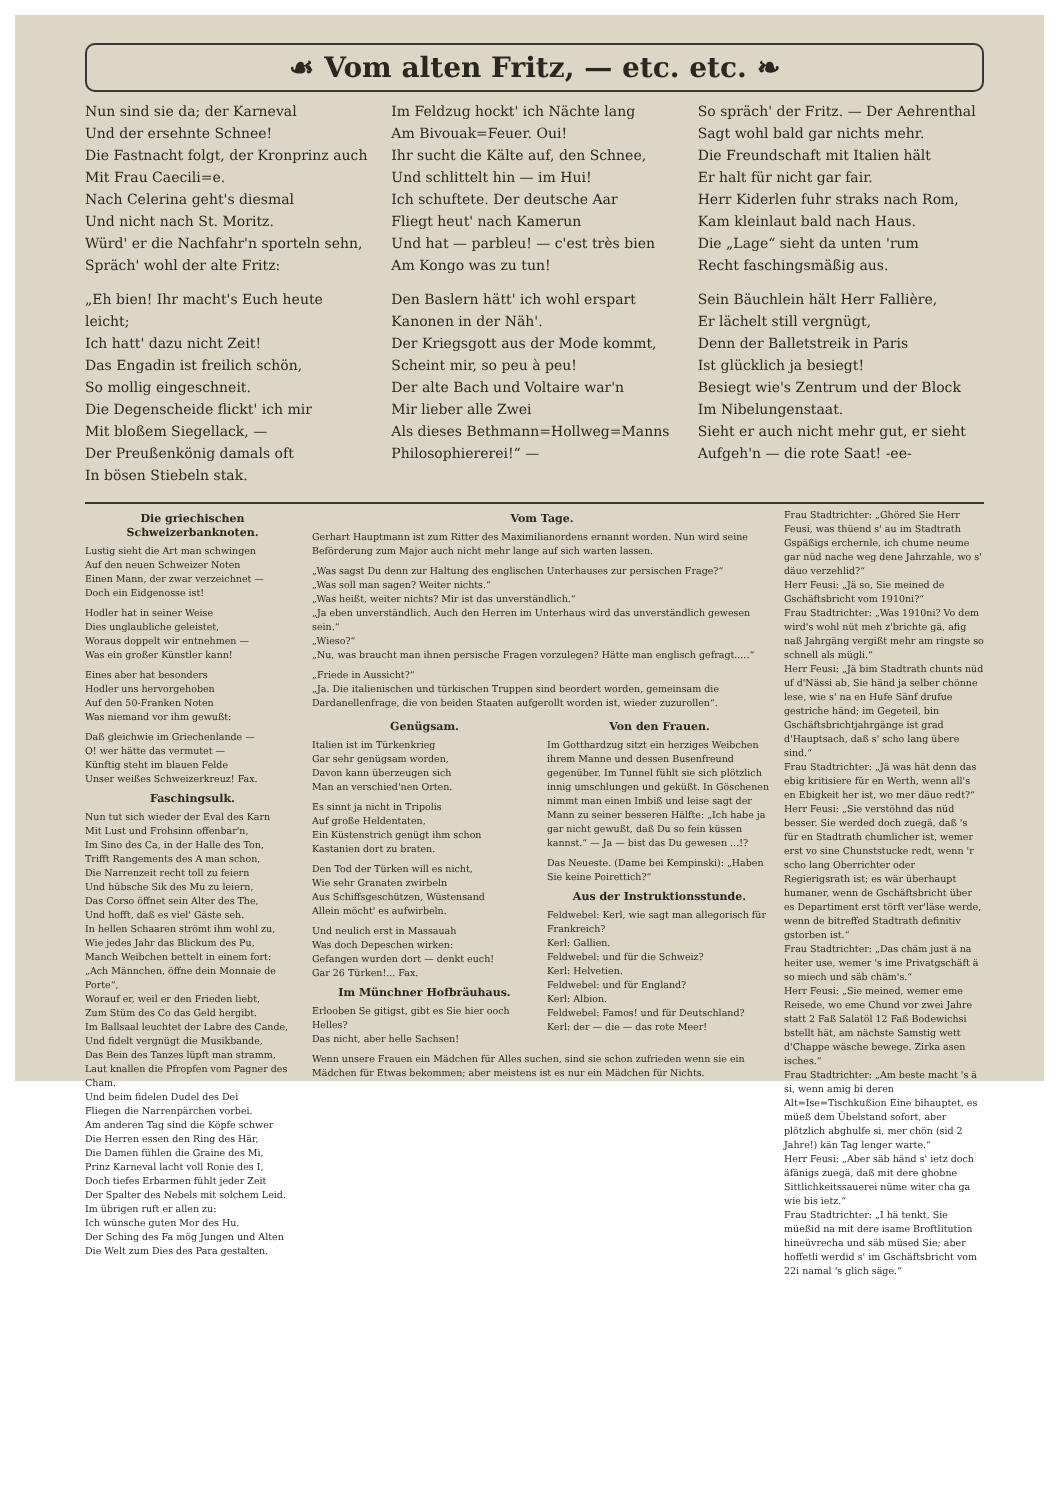☙ Vom alten Fritz, — etc. etc. ❧
Nun sind sie da; der Karneval
Und der ersehnte Schnee!
Die Fastnacht folgt, der Kronprinz auch
Mit Frau Caecili=e.
Nach Celerina geht's diesmal
Und nicht nach St. Moritz.
Würd' er die Nachfahr'n sporteln sehn,
Spräch' wohl der alte Fritz:
„Eh bien! Ihr macht's Euch heute leicht;
Ich hatt' dazu nicht Zeit!
Das Engadin ist freilich schön,
So mollig eingeschneit.
Die Degenscheide flickt' ich mir
Mit bloßem Siegellack, —
Der Preußenkönig damals oft
In bösen Stiebeln stak.
Im Feldzug hockt' ich Nächte lang
Am Bivouak=Feuer. Oui!
Ihr sucht die Kälte auf, den Schnee,
Und schlittelt hin — im Hui!
Ich schuftete. Der deutsche Aar
Fliegt heut' nach Kamerun
Und hat — parbleu! — c'est très bien
Am Kongo was zu tun!
Den Baslern hätt' ich wohl erspart
Kanonen in der Näh'.
Der Kriegsgott aus der Mode kommt,
Scheint mir, so peu à peu!
Der alte Bach und Voltaire war'n
Mir lieber alle Zwei
Als dieses Bethmann=Hollweg=Manns
Philosophiererei!“ —
So spräch' der Fritz. — Der Aehrenthal
Sagt wohl bald gar nichts mehr.
Die Freundschaft mit Italien hält
Er halt für nicht gar fair.
Herr Kiderlen fuhr straks nach Rom,
Kam kleinlaut bald nach Haus.
Die „Lage“ sieht da unten 'rum
Recht faschingsmäßig aus.
Sein Bäuchlein hält Herr Fallière,
Er lächelt still vergnügt,
Denn der Balletstreik in Paris
Ist glücklich ja besiegt!
Besiegt wie's Zentrum und der Block
Im Nibelungenstaat.
Sieht er auch nicht mehr gut, er sieht
Aufgeh'n — die rote Saat! -ee-
Die griechischen Schweizerbanknoten.
Lustig sieht die Art man schwingen
Auf den neuen Schweizer Noten
Einen Mann, der zwar verzeichnet —
Doch ein Eidgenosse ist!
Hodler hat in seiner Weise
Dies unglaubliche geleistet,
Woraus doppelt wir entnehmen —
Was ein großer Künstler kann!
Eines aber hat besonders
Hodler uns hervorgehoben
Auf den 50-Franken Noten
Was niemand vor ihm gewußt:
Daß gleichwie im Griechenlande —
O! wer hätte das vermutet —
Künftig steht im blauen Felde
Unser weißes Schweizerkreuz! Fax.
Faschingsulk.
Nun tut sich wieder der Eval des Karn
Mit Lust und Frohsinn offenbar'n,
Im Sino des Ca, in der Halle des Ton,
Trifft Rangements des A man schon,
Die Narrenzeit recht toll zu feiern
Und hübsche Sik des Mu zu leiern,
Das Corso öffnet sein Alter des The,
Und hofft, daß es viel' Gäste seh.
In hellen Schaaren strömt ihm wohl zu,
Wie jedes Jahr das Blickum des Pu,
Manch Weibchen bettelt in einem fort:
„Ach Männchen, öffne dein Monnaie de Porte“,
Worauf er, weil er den Frieden liebt,
Zum Stüm des Co das Geld hergibt.
Im Ballsaal leuchtet der Labre des Cande,
Und fidelt vergnügt die Musikbande,
Das Bein des Tanzes lüpft man stramm,
Laut knallen die Pfropfen vom Pagner des Cham.
Und beim fidelen Dudel des Dei
Fliegen die Narrenpärchen vorbei.
Am anderen Tag sind die Köpfe schwer
Die Herren essen den Ring des Här,
Die Damen fühlen die Graine des Mi,
Prinz Karneval lacht voll Ronie des I,
Doch tiefes Erbarmen fühlt jeder Zeit
Der Spalter des Nebels mit solchem Leid.
Im übrigen ruft er allen zu:
Ich wünsche guten Mor des Hu.
Der Sching des Fa mög Jungen und Alten
Die Welt zum Dies des Para gestalten.
Vom Tage.
Gerhart Hauptmann ist zum Ritter des Maximilianordens ernannt worden. Nun wird seine Beförderung zum Major auch nicht mehr lange auf sich warten lassen.
„Was sagst Du denn zur Haltung des englischen Unterhauses zur persischen Frage?“
„Was soll man sagen? Weiter nichts.“
„Was heißt, weiter nichts? Mir ist das unverständlich.“
„Ja eben unverständlich. Auch den Herren im Unterhaus wird das unverständlich gewesen sein.“
„Wieso?“
„Nu, was braucht man ihnen persische Fragen vorzulegen? Hätte man englisch gefragt.....“
„Friede in Aussicht?“
„Ja. Die italienischen und türkischen Truppen sind beordert worden, gemeinsam die Dardanellenfrage, die von beiden Staaten aufgerollt worden ist, wieder zuzurollen“.
Genügsam.
Italien ist im Türkenkrieg
Gar sehr genügsam worden,
Davon kann überzeugen sich
Man an verschied'nen Orten.
Es sinnt ja nicht in Tripolis
Auf große Heldentaten,
Ein Küstenstrich genügt ihm schon
Kastanien dort zu braten.
Den Tod der Türken will es nicht,
Wie sehr Granaten zwirbeln
Aus Schiffsgeschützen, Wüstensand
Allein möcht' es aufwirbeln.
Und neulich erst in Massauah
Was doch Depeschen wirken:
Gefangen wurden dort — denkt euch!
Gar 26 Türken!... Fax.
Im Münchner Hofbräuhaus.
Erlooben Se gitigst, gibt es Sie hier ooch Helles?
Das nicht, aber helle Sachsen!
Von den Frauen.
Im Gotthardzug sitzt ein herziges Weibchen ihrem Manne und dessen Busenfreund gegenüber. Im Tunnel fühlt sie sich plötzlich innig umschlungen und geküßt. In Göschenen nimmt man einen Imbiß und leise sagt der Mann zu seiner besseren Hälfte: „Ich habe ja gar nicht gewußt, daß Du so fein küssen kannst.“ — Ja — bist das Du gewesen ...!?
Das Neueste. (Dame bei Kempinski): „Haben Sie keine Poirettich?“
Aus der Instruktionsstunde.
Feldwebel: Kerl, wie sagt man allegorisch für Frankreich?
Kerl: Gallien.
Feldwebel: und für die Schweiz?
Kerl: Helvetien.
Feldwebel: und für England?
Kerl: Albion.
Feldwebel: Famos! und für Deutschland?
Kerl: der — die — das rote Meer!
Wenn unsere Frauen ein Mädchen für Alles suchen, sind sie schon zufrieden wenn sie ein Mädchen für Etwas bekommen; aber meistens ist es nur ein Mädchen für Nichts.
Frau Stadtrichter: „Ghöred Sie Herr Feusi, was thüend s' au im Stadtrath Gspäßigs erchernle, ich chume neume gar nüd nache weg dene Jahrzahle, wo s' däuo verzehlid?“
Herr Feusi: „Jä so, Sie meined de Gschäftsbricht vom 1910ni?“
Frau Stadtrichter: „Was 1910ni? Vo dem wird's wohl nüt meh z'brichte gä, afig naß Jahrgäng vergißt mehr am ringste so schnell als mügli.“
Herr Feusi: „Jä bim Stadtrath chunts nüd uf d'Nässi ab, Sie händ ja selber chönne lese, wie s' na en Hufe Sänf drufue gestriche händ; im Gegeteil, bin Gschäftsbrichtjahrgänge ist grad d'Hauptsach, daß s' scho lang übere sind.“
Frau Stadtrichter: „Jä was hät denn das ebig kritisiere für en Werth, wenn all's en Ebigkeit her ist, wo mer däuo redt?“
Herr Feusi: „Sie verstöhnd das nüd besser. Sie werded doch zuegä, daß 's für en Stadtrath chumlicher ist, wemer erst vo sine Chunststucke redt, wenn 'r scho lang Oberrichter oder Regierigsrath ist; es wär überhaupt humaner, wenn de Gschäftsbricht über es Departiment erst törft ver'läse werde, wenn de bitreffed Stadtrath definitiv gstorben ist.“
Frau Stadtrichter: „Das chäm just ä na heiter use, wemer 's ime Privatgschäft ä so miech und säb chäm's.“
Herr Feusi: „Sie meined, wemer eme Reisede, wo eme Chund vor zwei Jahre statt 2 Faß Salatöl 12 Faß Bodewichsi bstellt hät, am nächste Samstig wett d'Chappe wäsche bewege. Zirka asen isches.“
Frau Stadtrichter: „Am beste macht 's ä si, wenn amig bi deren Alt=Ise=Tischkußion Eine bihauptet, es müeß dem Übelstand sofort, aber plötzlich abghulfe si, mer chön (sid 2 Jahre!) kän Tag lenger warte.“
Herr Feusi: „Aber säb händ s' ietz doch äfänigs zuegä, daß mit dere ghobne Sittlichkeitssauerei nüme witer cha ga wie bis ietz.“
Frau Stadtrichter: „I hä tenkt, Sie müeßid na mit dere isame Broftlitution hineüvrecha und säb müsed Sie; aber hoffetli werdid s' im Gschäftsbricht vom 22i namal 's glich säge.“